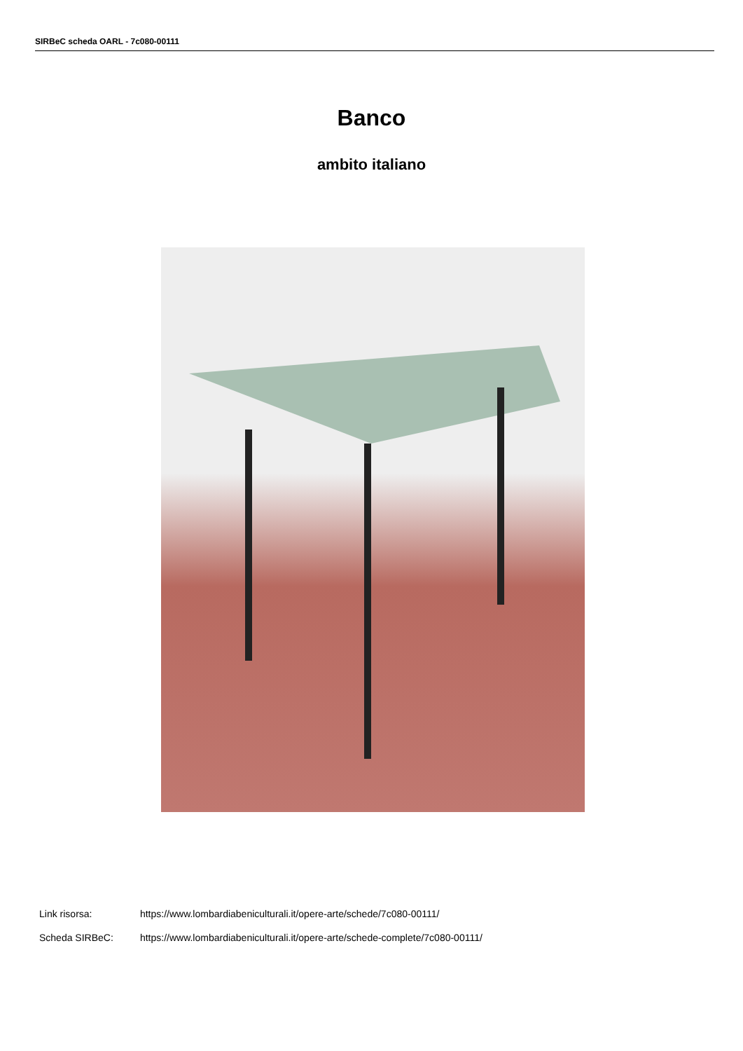SIRBeC scheda OARL - 7c080-00111
Banco
ambito italiano
Link risorsa: https://www.lombardiabeniculturali.it/opere-arte/schede/7c080-00111/
Scheda SIRBeC: https://www.lombardiabeniculturali.it/opere-arte/schede-complete/7c080-00111/